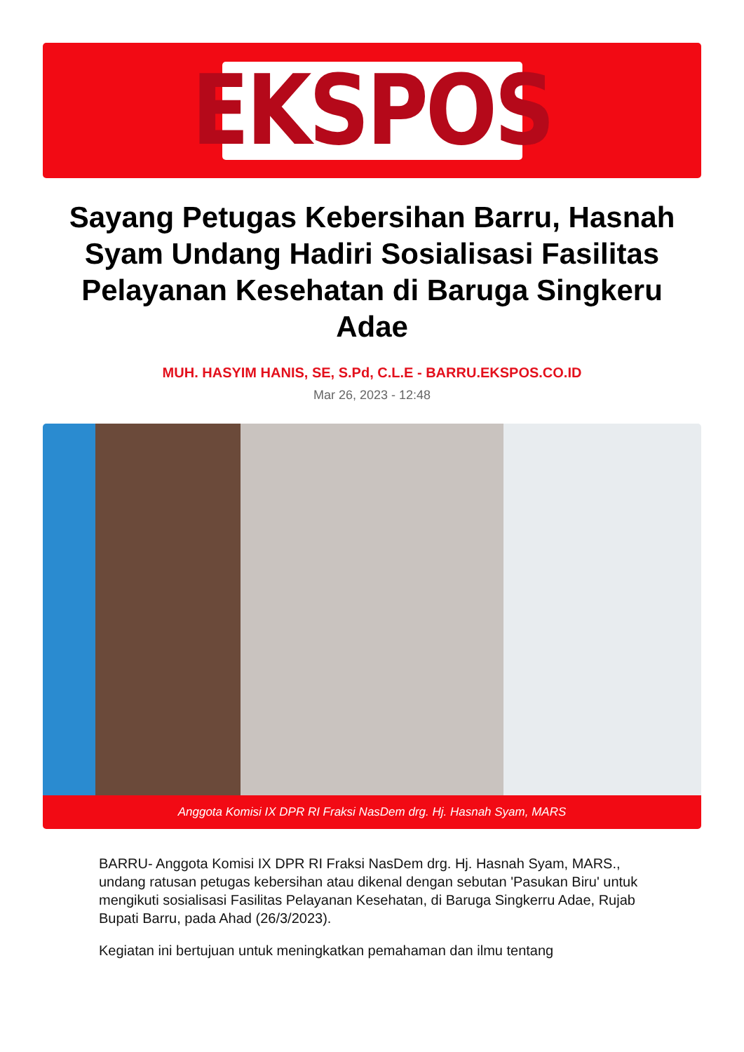EKSPOS
Sayang Petugas Kebersihan Barru, Hasnah Syam Undang Hadiri Sosialisasi Fasilitas Pelayanan Kesehatan di Baruga Singkeru Adae
MUH. HASYIM HANIS, SE, S.Pd, C.L.E - BARRU.EKSPOS.CO.ID
Mar 26, 2023 - 12:48
Anggota Komisi IX DPR RI Fraksi NasDem drg. Hj. Hasnah Syam, MARS
BARRU- Anggota Komisi IX DPR RI Fraksi NasDem drg. Hj. Hasnah Syam, MARS., undang ratusan petugas kebersihan atau dikenal dengan sebutan 'Pasukan Biru' untuk mengikuti sosialisasi Fasilitas Pelayanan Kesehatan, di Baruga Singkerru Adae, Rujab Bupati Barru, pada Ahad (26/3/2023).
Kegiatan ini bertujuan untuk meningkatkan pemahaman dan ilmu tentang